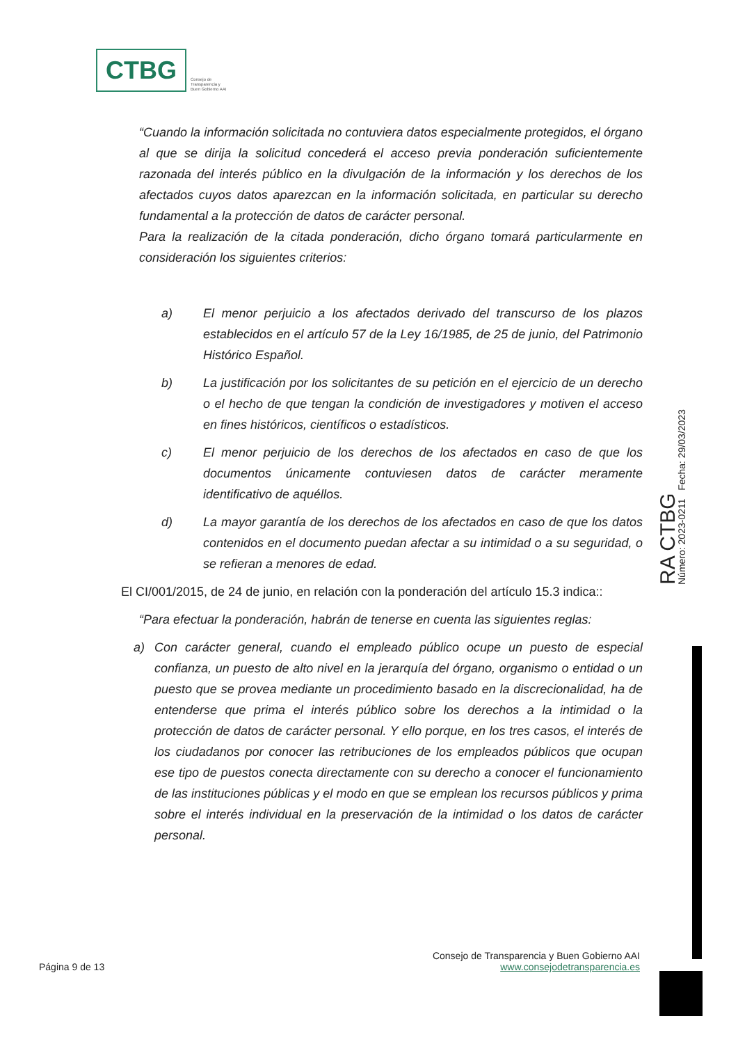CTBG
Consejo de
Transparencia y
Buen Gobierno AAI
“Cuando la información solicitada no contuviera datos especialmente protegidos, el órgano al que se dirija la solicitud concederá el acceso previa ponderación suficientemente razonada del interés público en la divulgación de la información y los derechos de los afectados cuyos datos aparezcan en la información solicitada, en particular su derecho fundamental a la protección de datos de carácter personal.
Para la realización de la citada ponderación, dicho órgano tomará particularmente en consideración los siguientes criterios:
a) El menor perjuicio a los afectados derivado del transcurso de los plazos establecidos en el artículo 57 de la Ley 16/1985, de 25 de junio, del Patrimonio Histórico Español.
b) La justificación por los solicitantes de su petición en el ejercicio de un derecho o el hecho de que tengan la condición de investigadores y motiven el acceso en fines históricos, científicos o estadísticos.
c) El menor perjuicio de los derechos de los afectados en caso de que los documentos únicamente contuviesen datos de carácter meramente identificativo de aquéllos.
d) La mayor garantía de los derechos de los afectados en caso de que los datos contenidos en el documento puedan afectar a su intimidad o a su seguridad, o se refieran a menores de edad.
El CI/001/2015, de 24 de junio, en relación con la ponderación del artículo 15.3 indica::
“Para efectuar la ponderación, habrán de tenerse en cuenta las siguientes reglas:
a) Con carácter general, cuando el empleado público ocupe un puesto de especial confianza, un puesto de alto nivel en la jerarquía del órgano, organismo o entidad o un puesto que se provea mediante un procedimiento basado en la discrecionalidad, ha de entenderse que prima el interés público sobre los derechos a la intimidad o la protección de datos de carácter personal. Y ello porque, en los tres casos, el interés de los ciudadanos por conocer las retribuciones de los empleados públicos que ocupan ese tipo de puestos conecta directamente con su derecho a conocer el funcionamiento de las instituciones públicas y el modo en que se emplean los recursos públicos y prima sobre el interés individual en la preservación de la intimidad o los datos de carácter personal.
RA CTBG
Número: 2023-0211 Fecha: 29/03/2023
Consejo de Transparencia y Buen Gobierno AAI
Página 9 de 13 www.consejodetransparencia.es